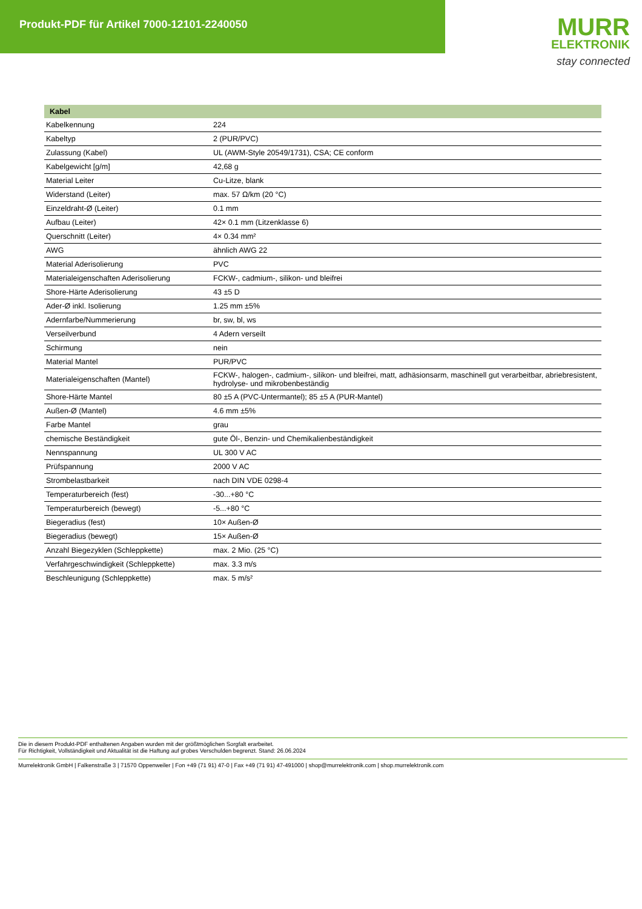Produkt-PDF für Artikel 7000-12101-2240050
MURR
ELEKTRONIK
stay connected
| Kabel | |
| --- | --- |
| Kabelkennung | 224 |
| Kabeltyp | 2 (PUR/PVC) |
| Zulassung (Kabel) | UL (AWM-Style 20549/1731), CSA; CE conform |
| Kabelgewicht [g/m] | 42,68 g |
| Material Leiter | Cu-Litze, blank |
| Widerstand (Leiter) | max. 57 Ω/km (20 °C) |
| Einzeldraht-Ø (Leiter) | 0.1 mm |
| Aufbau (Leiter) | 42× 0.1 mm (Litzenklasse 6) |
| Querschnitt (Leiter) | 4× 0.34 mm² |
| AWG | ähnlich AWG 22 |
| Material Aderisolierung | PVC |
| Materialeigenschaften Aderisolierung | FCKW-, cadmium-, silikon- und bleifrei |
| Shore-Härte Aderisolierung | 43 ±5 D |
| Ader-Ø inkl. Isolierung | 1.25 mm ±5% |
| Adernfarbe/Nummerierung | br, sw, bl, ws |
| Verseilverbund | 4 Adern verseilt |
| Schirmung | nein |
| Material Mantel | PUR/PVC |
| Materialeigenschaften (Mantel) | FCKW-, halogen-, cadmium-, silikon- und bleifrei, matt, adhäsionsarm, maschinell gut verarbeitbar, abriebresistent, hydrolyse- und mikrobenbeständig |
| Shore-Härte Mantel | 80 ±5 A (PVC-Untermantel); 85 ±5 A (PUR-Mantel) |
| Außen-Ø (Mantel) | 4.6 mm ±5% |
| Farbe Mantel | grau |
| chemische Beständigkeit | gute Öl-, Benzin- und Chemikalienbeständigkeit |
| Nennspannung | UL 300 V AC |
| Prüfspannung | 2000 V AC |
| Strombelastbarkeit | nach DIN VDE 0298-4 |
| Temperaturbereich (fest) | -30...+80 °C |
| Temperaturbereich (bewegt) | -5...+80 °C |
| Biegeradius (fest) | 10× Außen-Ø |
| Biegeradius (bewegt) | 15× Außen-Ø |
| Anzahl Biegezyklen (Schleppkette) | max. 2 Mio. (25 °C) |
| Verfahrgeschwindigkeit (Schleppkette) | max. 3.3 m/s |
| Beschleunigung (Schleppkette) | max. 5 m/s² |
Die in diesem Produkt-PDF enthaltenen Angaben wurden mit der größtmöglichen Sorgfalt erarbeitet.
Für Richtigkeit, Vollständigkeit und Aktualität ist die Haftung auf grobes Verschulden begrenzt. Stand: 26.06.2024
Murrelektronik GmbH | Falkenstraße 3 | 71570 Oppenweiler | Fon +49 (71 91) 47-0 | Fax +49 (71 91) 47-491000 | shop@murrelektronik.com | shop.murrelektronik.com